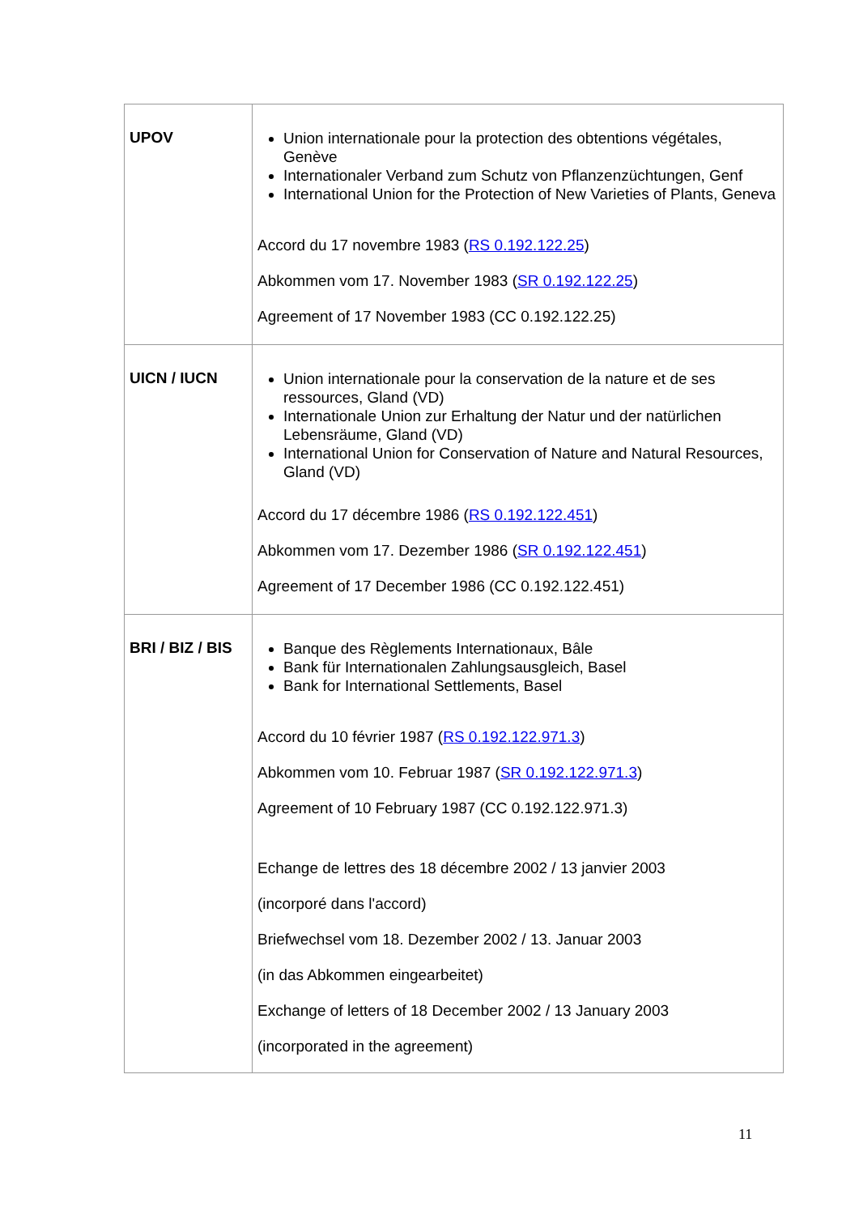| UPOV | Union internationale pour la protection des obtentions végétales, Genève Internationaler Verband zum Schutz von Pflanzenzüchtungen, Genf International Union for the Protection of New Varieties of Plants, Geneva Accord du 17 novembre 1983 ( RS 0.192.122.25 ) Abkommen vom 17. November 1983 ( SR 0.192.122.25 ) Agreement of 17 November 1983 (CC 0.192.122.25) |
| UICN / IUCN | Union internationale pour la conservation de la nature et de ses ressources, Gland (VD) Internationale Union zur Erhaltung der Natur und der natürlichen Lebensräume, Gland (VD) International Union for Conservation of Nature and Natural Resources, Gland (VD) Accord du 17 décembre 1986 ( RS 0.192.122.451 ) Abkommen vom 17. Dezember 1986 ( SR 0.192.122.451 ) Agreement of 17 December 1986 (CC 0.192.122.451) |
| BRI / BIZ / BIS | Banque des Règlements Internationaux, Bâle Bank für Internationalen Zahlungsausgleich, Basel Bank for International Settlements, Basel Accord du 10 février 1987 ( RS 0.192.122.971.3 ) Abkommen vom 10. Februar 1987 ( SR 0.192.122.971.3 ) Agreement of 10 February 1987 (CC 0.192.122.971.3) Echange de lettres des 18 décembre 2002 / 13 janvier 2003 (incorporé dans l'accord) Briefwechsel vom 18. Dezember 2002 / 13. Januar 2003 (in das Abkommen eingearbeitet) Exchange of letters of 18 December 2002 / 13 January 2003 (incorporated in the agreement) |
11